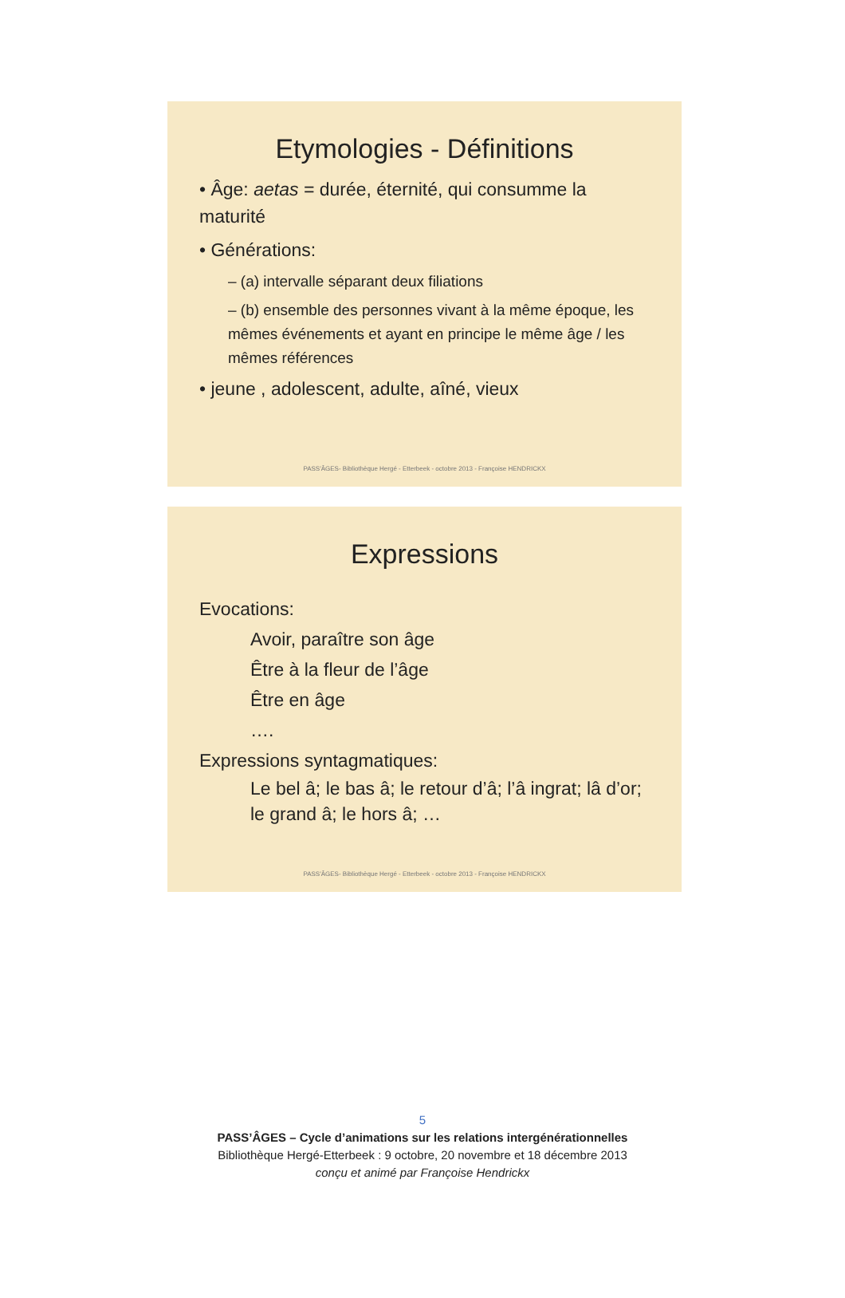Etymologies - Définitions
• Âge: aetas = durée, éternité, qui consumme la maturité
• Générations:
– (a) intervalle séparant deux filiations
– (b) ensemble des personnes vivant à la même époque, les mêmes événements et ayant en principe le même âge / les mêmes références
• jeune , adolescent, adulte, aîné, vieux
PASS'ÂGES- Bibliothèque Hergé - Etterbeek - octobre 2013 - Françoise HENDRICKX
Expressions
Evocations:
Avoir, paraître son âge
Être à la fleur de l’âge
Être en âge
….
Expressions syntagmatiques:
Le bel â; le bas â; le retour d’â; l’â ingrat; lâ d’or; le grand â; le hors â; …
PASS'ÂGES- Bibliothèque Hergé - Etterbeek - octobre 2013 - Françoise HENDRICKX
5
PASS’ÂGES – Cycle d’animations sur les relations intergénérationnelles
Bibliothèque Hergé-Etterbeek : 9 octobre, 20 novembre et 18 décembre 2013
conçu et animé par Françoise Hendrickx